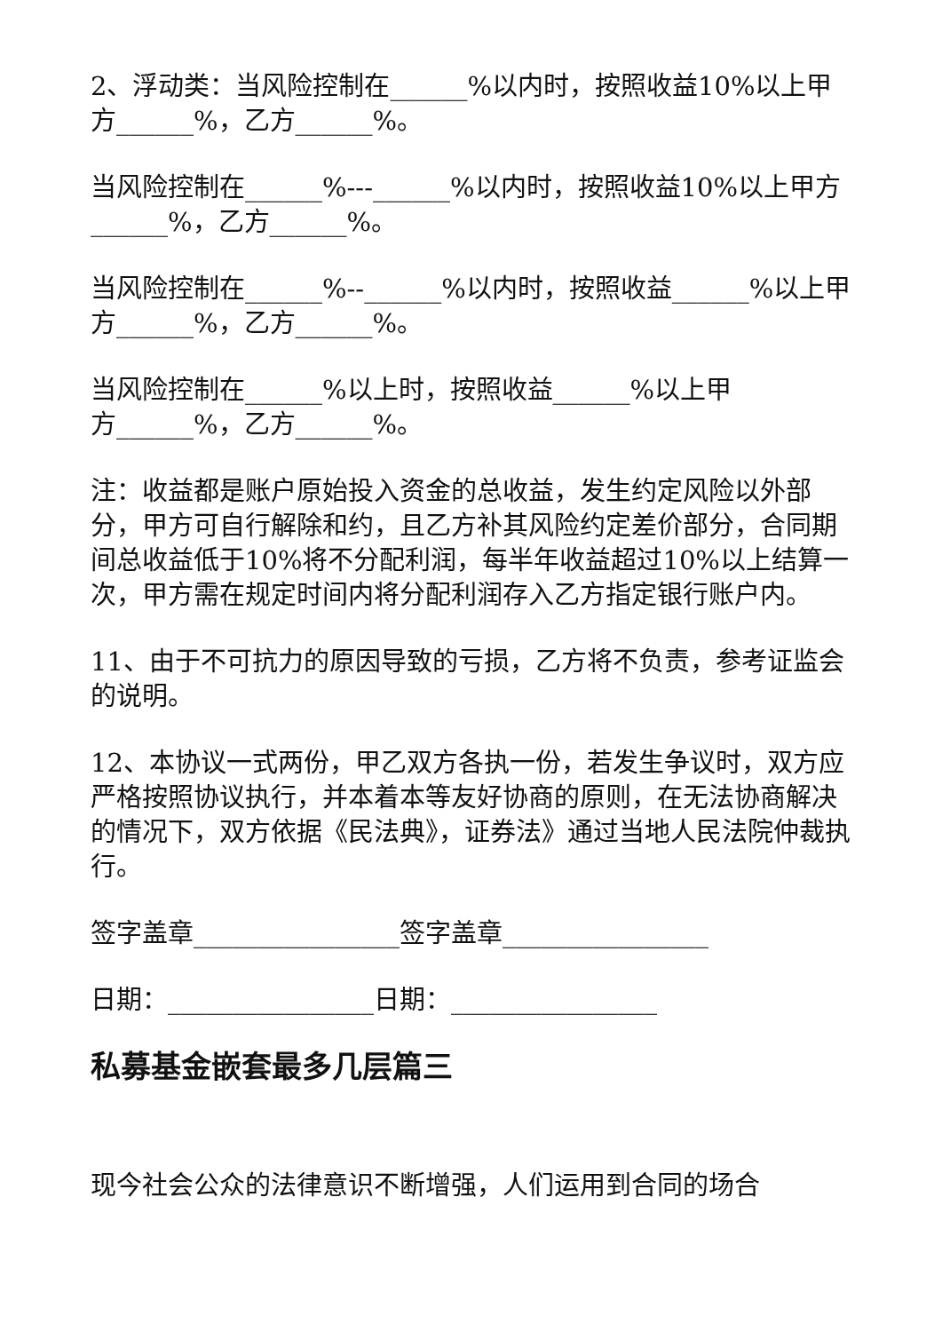2、浮动类：当风险控制在______%以内时，按照收益10%以上甲方______%，乙方______%。
当风险控制在______%---______%以内时，按照收益10%以上甲方______%，乙方______%。
当风险控制在______%--______%以内时，按照收益______%以上甲方______%，乙方______%。
当风险控制在______%以上时，按照收益______%以上甲
方______%，乙方______%。
注：收益都是账户原始投入资金的总收益，发生约定风险以外部分，甲方可自行解除和约，且乙方补其风险约定差价部分，合同期间总收益低于10%将不分配利润，每半年收益超过10%以上结算一次，甲方需在规定时间内将分配利润存入乙方指定银行账户内。
11、由于不可抗力的原因导致的亏损，乙方将不负责，参考证监会的说明。
12、本协议一式两份，甲乙双方各执一份，若发生争议时，双方应严格按照协议执行，并本着本等友好协商的原则，在无法协商解决的情况下，双方依据《民法典》，证券法》通过当地人民法院仲裁执行。
签字盖章________________签字盖章________________
日期：________________日期：________________
私募基金嵌套最多几层篇三
现今社会公众的法律意识不断增强，人们运用到合同的场合